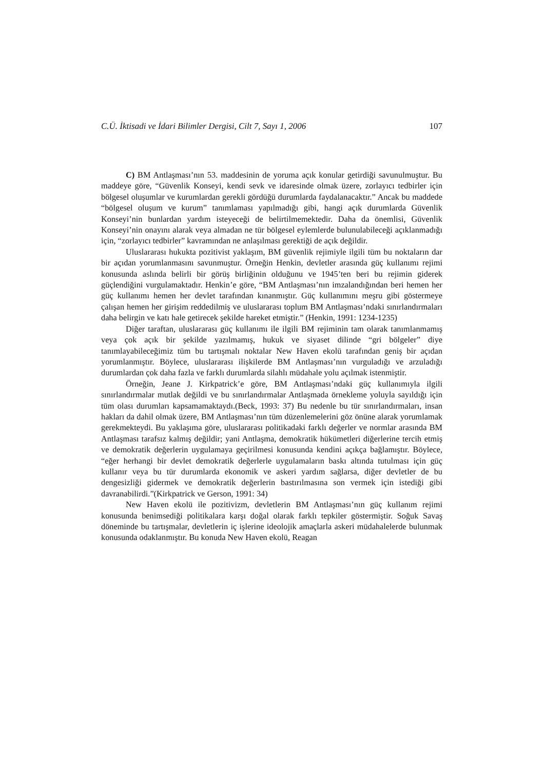C.Ü. İktisadi ve İdari Bilimler Dergisi, Cilt 7, Sayı 1, 2006 107
C) BM Antlaşması’nın 53. maddesinin de yoruma açık konular getirdiği savunulmuştur. Bu maddeye göre, “Güvenlik Konseyi, kendi sevk ve idaresinde olmak üzere, zorlayıcı tedbirler için bölgesel oluşumlar ve kurumlardan gerekli gördüğü durumlarda faydalanacaktır.” Ancak bu maddede “bölgesel oluşum ve kurum” tanımlaması yapılmadığı gibi, hangi açık durumlarda Güvenlik Konseyi’nin bunlardan yardım isteyeceği de belirtilmemektedir. Daha da önemlisi, Güvenlik Konseyi’nin onayını alarak veya almadan ne tür bölgesel eylemlerde bulunulabileceği açıklanmadığı için, “zorlayıcı tedbirler” kavramından ne anlaşılması gerektiği de açık değildir.
Uluslararası hukukta pozitivist yaklaşım, BM güvenlik rejimiyle ilgili tüm bu noktaların dar bir açıdan yorumlanmasını savunmuştur. Örneğin Henkin, devletler arasında güç kullanımı rejimi konusunda aslında belirli bir görüş birliğinin olduğunu ve 1945’ten beri bu rejimin giderek güçlendiğini vurgulamaktadır. Henkin’e göre, “BM Antlaşması’nın imzalandığından beri hemen her güç kullanımı hemen her devlet tarafından kınanmıştır. Güç kullanımını meşru gibi göstermeye çalışan hemen her girişim reddedilmiş ve uluslararası toplum BM Antlaşması’ndaki sınırlandırmaları daha belirgin ve katı hale getirecek şekilde hareket etmiştir.” (Henkin, 1991: 1234-1235)
Diğer taraftan, uluslararası güç kullanımı ile ilgili BM rejiminin tam olarak tanımlanmamış veya çok açık bir şekilde yazılmamış, hukuk ve siyaset dilinde “gri bölgeler” diye tanımlayabileceğimiz tüm bu tartışmalı noktalar New Haven ekolü tarafından geniş bir açıdan yorumlanmıştır. Böylece, uluslararası ilişkilerde BM Antlaşması’nın vurguladığı ve arzuladığı durumlardan çok daha fazla ve farklı durumlarda silahlı müdahale yolu açılmak istenmiştir.
Örneğin, Jeane J. Kirkpatrick’e göre, BM Antlaşması’ndaki güç kullanımıyla ilgili sınırlandırmalar mutlak değildi ve bu sınırlandırmalar Antlaşmada örnekleme yoluyla sayıldığı için tüm olası durumları kapsamamaktaydı.(Beck, 1993: 37) Bu nedenle bu tür sınırlandırmaları, insan hakları da dahil olmak üzere, BM Antlaşması’nın tüm düzenlemelerini göz önüne alarak yorumlamak gerekmekteydi. Bu yaklaşıma göre, uluslararası politikadaki farklı değerler ve normlar arasında BM Antlaşması tarafsız kalmış değildir; yani Antlaşma, demokratik hükümetleri diğerlerine tercih etmiş ve demokratik değerlerin uygulamaya geçirilmesi konusunda kendini açıkça bağlamıştır. Böylece, “eğer herhangi bir devlet demokratik değerlerle uygulamaların baskı altında tutulması için güç kullanır veya bu tür durumlarda ekonomik ve askeri yardım sağlarsa, diğer devletler de bu dengesizliği gidermek ve demokratik değerlerin bastırılmasına son vermek için istediği gibi davranabilirdi.”(Kirkpatrick ve Gerson, 1991: 34)
New Haven ekolü ile pozitivizm, devletlerin BM Antlaşması’nın güç kullanım rejimi konusunda benimsediği politikalara karşı doğal olarak farklı tepkiler göstermiştir. Soğuk Savaş döneminde bu tartışmalar, devletlerin iç işlerine ideolojik amaçlarla askeri müdahalelerde bulunmak konusunda odaklanmıştır. Bu konuda New Haven ekolü, Reagan